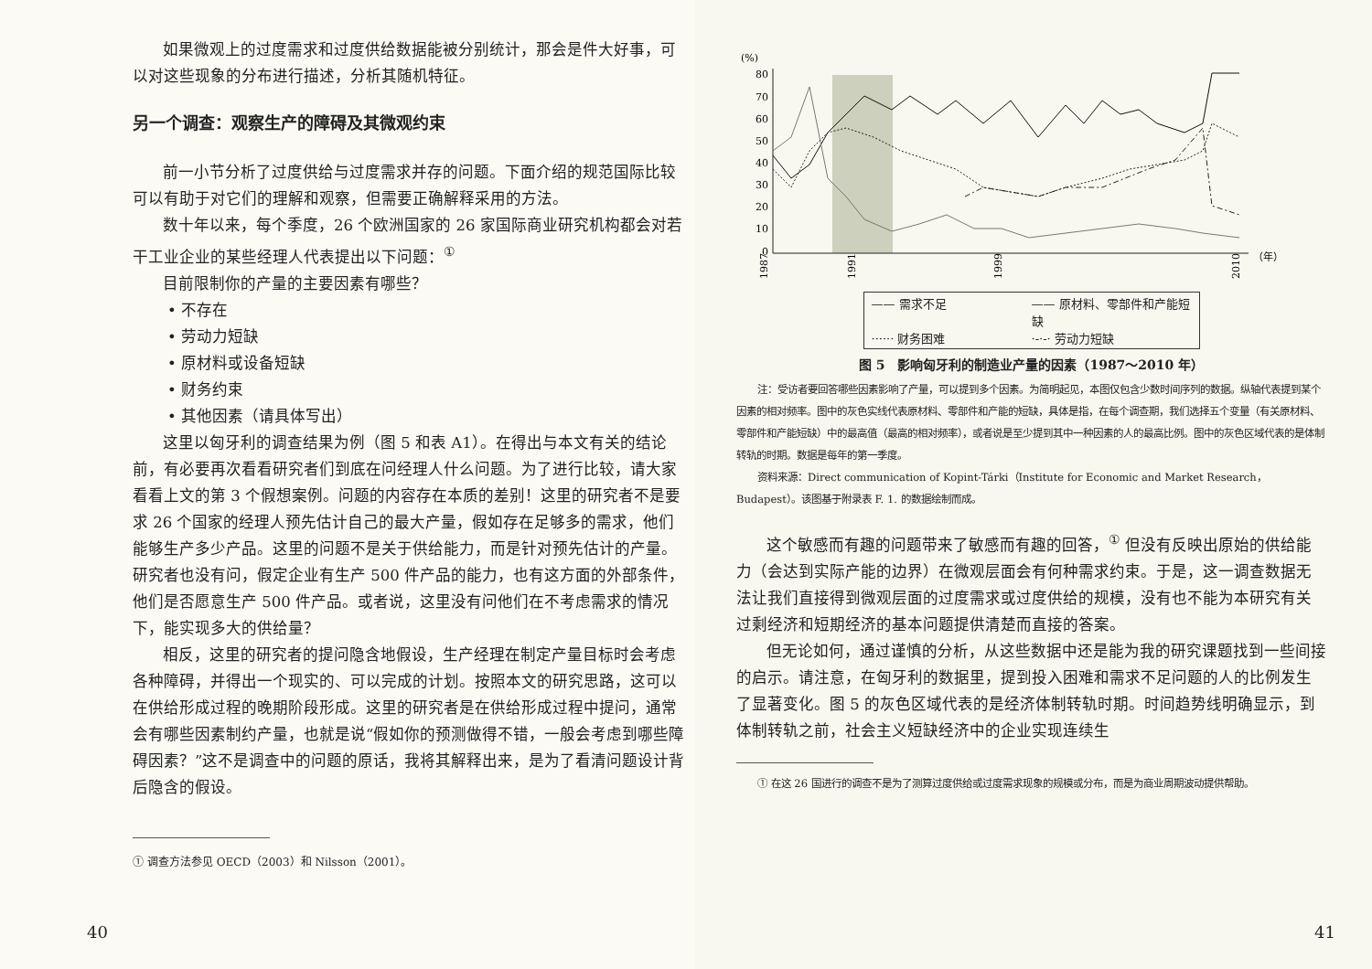如果微观上的过度需求和过度供给数据能被分别统计，那会是件大好事，可以对这些现象的分布进行描述，分析其随机特征。
另一个调查：观察生产的障碍及其微观约束
前一小节分析了过度供给与过度需求并存的问题。下面介绍的规范国际比较可以有助于对它们的理解和观察，但需要正确解释采用的方法。
数十年以来，每个季度，26 个欧洲国家的 26 家国际商业研究机构都会对若干工业企业的某些经理人代表提出以下问题：<sup>①</sup>
目前限制你的产量的主要因素有哪些？
• 不存在
• 劳动力短缺
• 原材料或设备短缺
• 财务约束
• 其他因素（请具体写出）
这里以匈牙利的调查结果为例（图 5 和表 A1）。在得出与本文有关的结论前，有必要再次看看研究者们到底在问经理人什么问题。为了进行比较，请大家看看上文的第 3 个假想案例。问题的内容存在本质的差别！这里的研究者不是要求 26 个国家的经理人预先估计自己的最大产量，假如存在足够多的需求，他们能够生产多少产品。这里的问题不是关于供给能力，而是针对预先估计的产量。研究者也没有问，假定企业有生产 500 件产品的能力，也有这方面的外部条件，他们是否愿意生产 500 件产品。或者说，这里没有问他们在不考虑需求的情况下，能实现多大的供给量？
相反，这里的研究者的提问隐含地假设，生产经理在制定产量目标时会考虑各种障碍，并得出一个现实的、可以完成的计划。按照本文的研究思路，这可以在供给形成过程的晚期阶段形成。这里的研究者是在供给形成过程中提问，通常会有哪些因素制约产量，也就是说“假如你的预测做得不错，一般会考虑到哪些障碍因素？”这不是调查中的问题的原话，我将其解释出来，是为了看清问题设计背后隐含的假设。
① 调查方法参见 OECD（2003）和 Nilsson（2001）。
40
(%)
80
70
60
50
40
30
20
10
0
1987
1991
1999
2010
（年）
—— 需求不足 —— 原材料、零部件和产能短缺 ······ 财务困难 ·-·-· 劳动力短缺
图 5　影响匈牙利的制造业产量的因素（1987～2010 年）
注：受访者要回答哪些因素影响了产量，可以提到多个因素。为简明起见，本图仅包含少数时间序列的数据。纵轴代表提到某个因素的相对频率。图中的灰色实线代表原材料、零部件和产能的短缺，具体是指，在每个调查期，我们选择五个变量（有关原材料、零部件和产能短缺）中的最高值（最高的相对频率），或者说是至少提到其中一种因素的人的最高比例。图中的灰色区域代表的是体制转轨的时期。数据是每年的第一季度。
资料来源：Direct communication of Kopint-Tárki（Institute for Economic and Market Research，Budapest）。该图基于附录表 F. 1. 的数据绘制而成。
这个敏感而有趣的问题带来了敏感而有趣的回答，<sup>①</sup> 但没有反映出原始的供给能力（会达到实际产能的边界）在微观层面会有何种需求约束。于是，这一调查数据无法让我们直接得到微观层面的过度需求或过度供给的规模，没有也不能为本研究有关过剩经济和短期经济的基本问题提供清楚而直接的答案。
但无论如何，通过谨慎的分析，从这些数据中还是能为我的研究课题找到一些间接的启示。请注意，在匈牙利的数据里，提到投入困难和需求不足问题的人的比例发生了显著变化。图 5 的灰色区域代表的是经济体制转轨时期。时间趋势线明确显示，到体制转轨之前，社会主义短缺经济中的企业实现连续生
① 在这 26 国进行的调查不是为了测算过度供给或过度需求现象的规模或分布，而是为商业周期波动提供帮助。
41